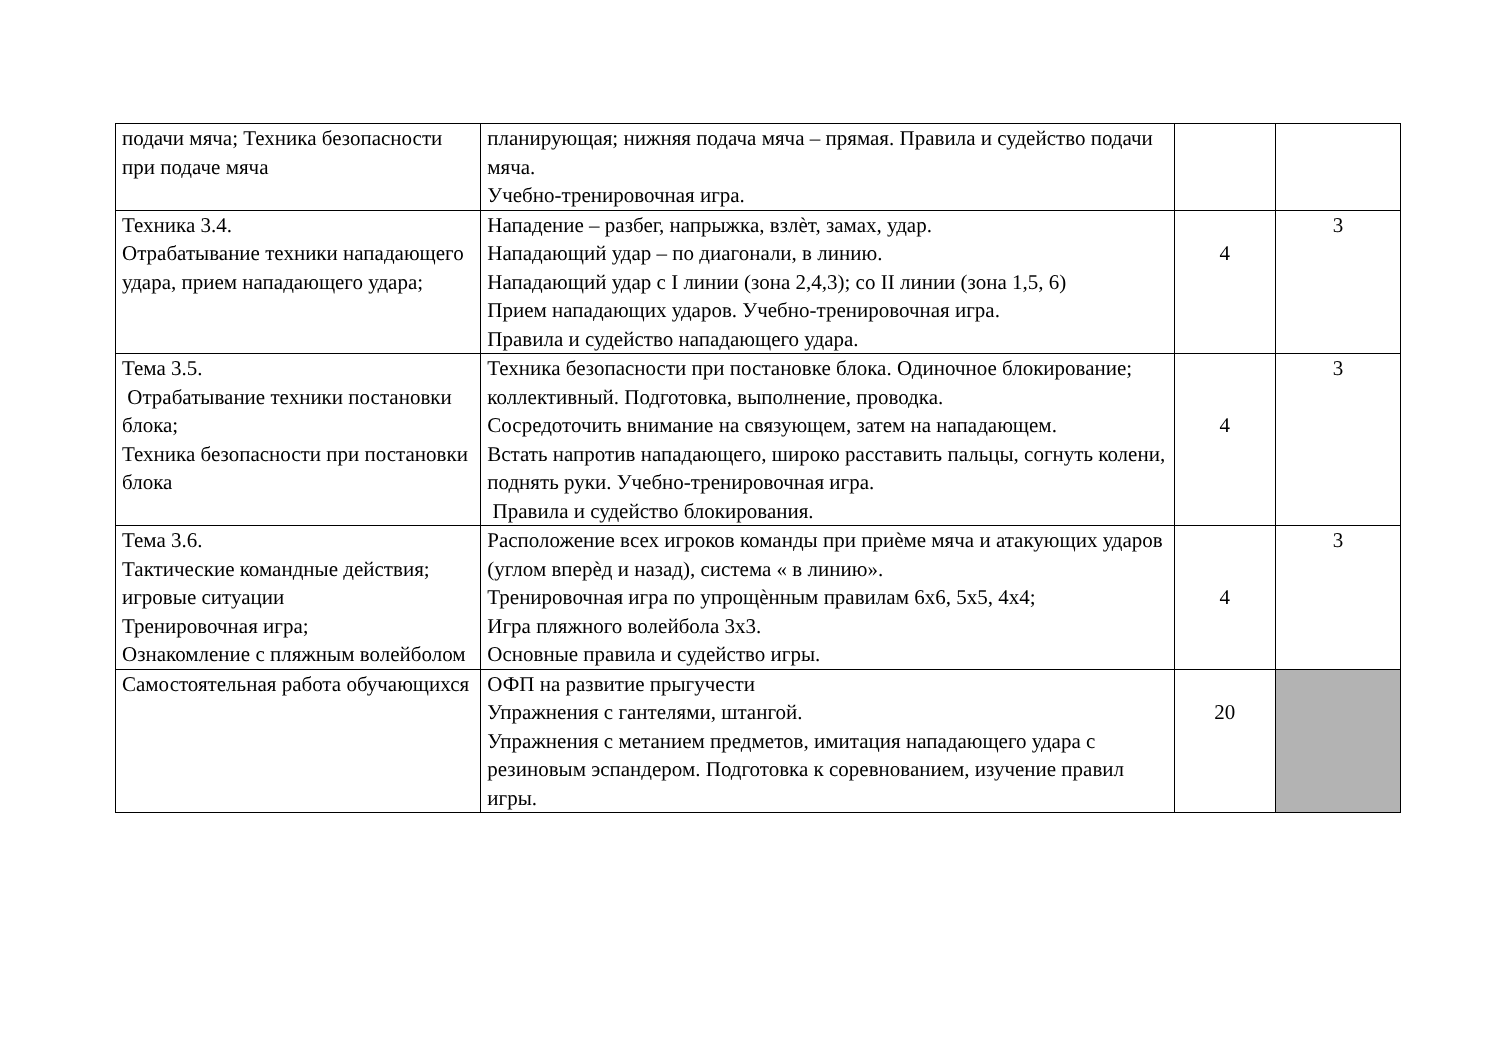| подачи мяча; Техника безопасности при подаче мяча | планирующая; нижняя подача мяча – прямая. Правила и судейство подачи мяча. Учебно-тренировочная игра. | | |
| Техника 3.4. Отрабатывание техники нападающего удара, прием нападающего удара; | Нападение – разбег, напрыжка, взлѐт, замах, удар. Нападающий удар – по диагонали, в линию. Нападающий удар с I линии (зона 2,4,3); со II линии (зона 1,5, 6) Прием нападающих ударов. Учебно-тренировочная игра. Правила и судейство нападающего удара. | 4 | 3 |
| Тема 3.5. Отрабатывание техники постановки блока; Техника безопасности при постановки блока | Техника безопасности при постановке блока. Одиночное блокирование; коллективный. Подготовка, выполнение, проводка. Сосредоточить внимание на связующем, затем на нападающем. Встать напротив нападающего, широко расставить пальцы, согнуть колени, поднять руки. Учебно-тренировочная игра. Правила и судейство блокирования. | 4 | 3 |
| Тема 3.6. Тактические командные действия; игровые ситуации Тренировочная игра; Ознакомление с пляжным волейболом | Расположение всех игроков команды при приѐме мяча и атакующих ударов (углом вперѐд и назад), система « в линию». Тренировочная игра по упрощѐнным правилам 6х6, 5х5, 4х4; Игра пляжного волейбола 3х3. Основные правила и судейство игры. | 4 | 3 |
| Самостоятельная работа обучающихся | ОФП на развитие прыгучести Упражнения с гантелями, штангой. Упражнения с метанием предметов, имитация нападающего удара с резиновым эспандером. Подготовка к соревнованием, изучение правил игры. | 20 | |